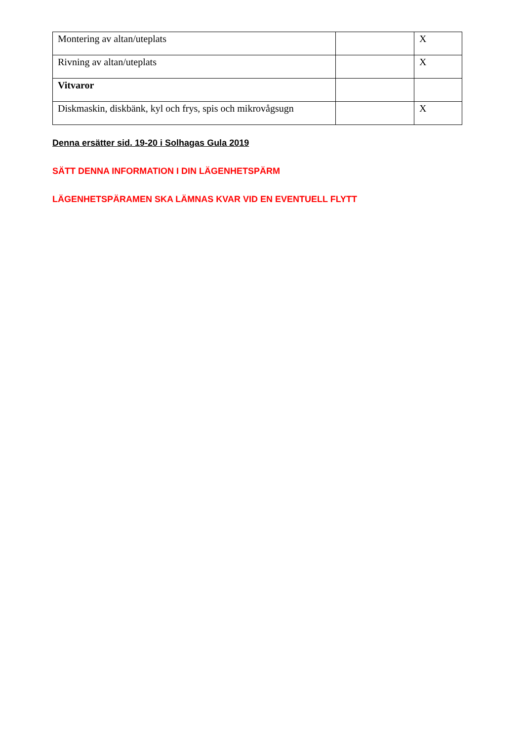| Montering av altan/uteplats | | X |
| Rivning av altan/uteplats | | X |
| Vitvaror | | |
| Diskmaskin, diskbänk, kyl och frys, spis och mikrovågsugn | | X |
Denna ersätter sid. 19-20 i Solhagas Gula 2019
SÄTT DENNA INFORMATION I DIN LÄGENHETSPÄRM
LÄGENHETSPÄRAMEN SKA LÄMNAS KVAR VID EN EVENTUELL FLYTT